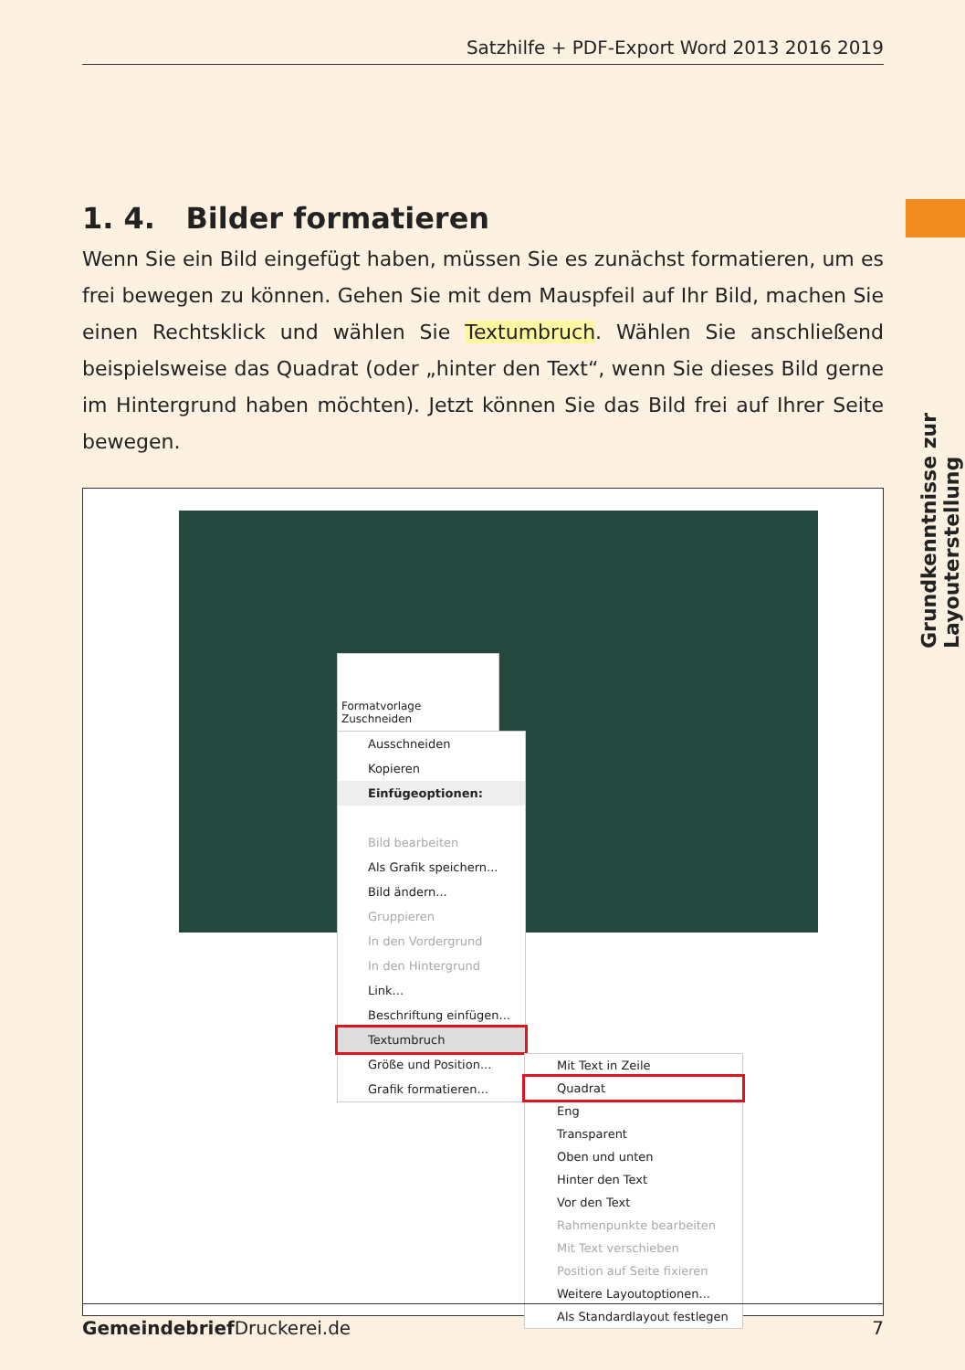Satzhilfe + PDF-Export Word 2013 2016 2019
Grundkenntnisse zur Layouterstellung
1. 4. Bilder formatieren
Wenn Sie ein Bild eingefügt haben, müssen Sie es zunächst formatieren, um es frei bewegen zu können. Gehen Sie mit dem Mauspfeil auf Ihr Bild, machen Sie einen Rechtsklick und wählen Sie Textumbruch. Wählen Sie anschließend beispielsweise das Quadrat (oder „hinter den Text“, wenn Sie dieses Bild gerne im Hintergrund haben möchten). Jetzt können Sie das Bild frei auf Ihrer Seite bewegen.
Formatvorlage Zuschneiden
Ausschneiden
Kopieren
Einfügeoptionen:
Bild bearbeiten
Als Grafik speichern...
Bild ändern...
Gruppieren
In den Vordergrund
In den Hintergrund
Link...
Beschriftung einfügen...
Textumbruch
Größe und Position...
Grafik formatieren...
Mit Text in Zeile
Quadrat
Eng
Transparent
Oben und unten
Hinter den Text
Vor den Text
Rahmenpunkte bearbeiten
Mit Text verschieben
Position auf Seite fixieren
Weitere Layoutoptionen...
Als Standardlayout festlegen
Gemeindebrief Druckerei.de 7